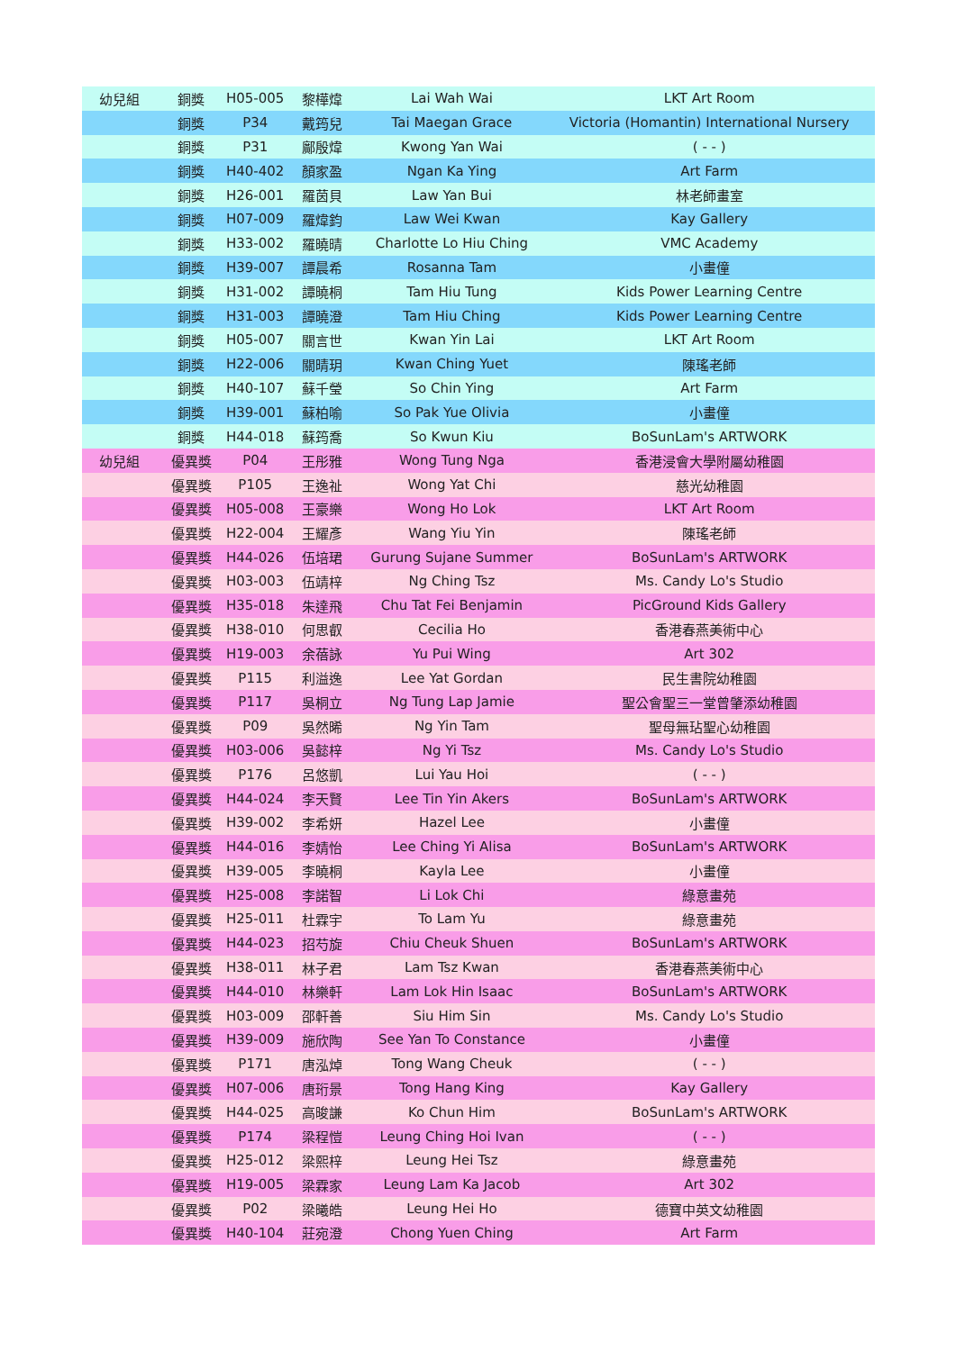| 幼兒組 | 銅獎 | H05-005 | 黎樺煒 | Lai Wah Wai | LKT Art Room |
| | 銅獎 | P34 | 戴筠兒 | Tai Maegan Grace | Victoria (Homantin) International Nursery |
| | 銅獎 | P31 | 鄺殷煒 | Kwong Yan Wai | ( - - ) |
| | 銅獎 | H40-402 | 顏家盈 | Ngan Ka Ying | Art Farm |
| | 銅獎 | H26-001 | 羅茵貝 | Law Yan Bui | 林老師畫室 |
| | 銅獎 | H07-009 | 羅煒鈞 | Law Wei Kwan | Kay Gallery |
| | 銅獎 | H33-002 | 羅曉晴 | Charlotte Lo Hiu Ching | VMC Academy |
| | 銅獎 | H39-007 | 譚晨希 | Rosanna Tam | 小畫僮 |
| | 銅獎 | H31-002 | 譚曉桐 | Tam Hiu Tung | Kids Power Learning Centre |
| | 銅獎 | H31-003 | 譚曉澄 | Tam Hiu Ching | Kids Power Learning Centre |
| | 銅獎 | H05-007 | 關言世 | Kwan Yin Lai | LKT Art Room |
| | 銅獎 | H22-006 | 關晴玥 | Kwan Ching Yuet | 陳瑤老師 |
| | 銅獎 | H40-107 | 蘇千瑩 | So Chin Ying | Art Farm |
| | 銅獎 | H39-001 | 蘇柏喻 | So Pak Yue Olivia | 小畫僮 |
| | 銅獎 | H44-018 | 蘇筠喬 | So Kwun Kiu | BoSunLam's ARTWORK |
| 幼兒組 | 優異獎 | P04 | 王彤雅 | Wong Tung Nga | 香港浸會大學附屬幼稚園 |
| | 優異獎 | P105 | 王逸祉 | Wong Yat Chi | 慈光幼稚園 |
| | 優異獎 | H05-008 | 王豪樂 | Wong Ho Lok | LKT Art Room |
| | 優異獎 | H22-004 | 王耀彥 | Wang Yiu Yin | 陳瑤老師 |
| | 優異獎 | H44-026 | 伍培珺 | Gurung Sujane Summer | BoSunLam's ARTWORK |
| | 優異獎 | H03-003 | 伍靖梓 | Ng Ching Tsz | Ms. Candy Lo's Studio |
| | 優異獎 | H35-018 | 朱達飛 | Chu Tat Fei Benjamin | PicGround Kids Gallery |
| | 優異獎 | H38-010 | 何思叡 | Cecilia Ho | 香港春燕美術中心 |
| | 優異獎 | H19-003 | 余蓓詠 | Yu Pui Wing | Art 302 |
| | 優異獎 | P115 | 利溢逸 | Lee Yat Gordan | 民生書院幼稚園 |
| | 優異獎 | P117 | 吳桐立 | Ng Tung Lap Jamie | 聖公會聖三一堂曾肇添幼稚園 |
| | 優異獎 | P09 | 吳然晞 | Ng Yin Tam | 聖母無玷聖心幼稚園 |
| | 優異獎 | H03-006 | 吳懿梓 | Ng Yi Tsz | Ms. Candy Lo's Studio |
| | 優異獎 | P176 | 呂悠凱 | Lui Yau Hoi | ( - - ) |
| | 優異獎 | H44-024 | 李天賢 | Lee Tin Yin Akers | BoSunLam's ARTWORK |
| | 優異獎 | H39-002 | 李希妍 | Hazel Lee | 小畫僮 |
| | 優異獎 | H44-016 | 李婧怡 | Lee Ching Yi Alisa | BoSunLam's ARTWORK |
| | 優異獎 | H39-005 | 李曉桐 | Kayla Lee | 小畫僮 |
| | 優異獎 | H25-008 | 李諾智 | Li Lok Chi | 綠意畫苑 |
| | 優異獎 | H25-011 | 杜霖宇 | To Lam Yu | 綠意畫苑 |
| | 優異獎 | H44-023 | 招芍旋 | Chiu Cheuk Shuen | BoSunLam's ARTWORK |
| | 優異獎 | H38-011 | 林子君 | Lam Tsz Kwan | 香港春燕美術中心 |
| | 優異獎 | H44-010 | 林樂軒 | Lam Lok Hin Isaac | BoSunLam's ARTWORK |
| | 優異獎 | H03-009 | 邵軒善 | Siu Him Sin | Ms. Candy Lo's Studio |
| | 優異獎 | H39-009 | 施欣陶 | See Yan To Constance | 小畫僮 |
| | 優異獎 | P171 | 唐泓焯 | Tong Wang Cheuk | ( - - ) |
| | 優異獎 | H07-006 | 唐珩景 | Tong Hang King | Kay Gallery |
| | 優異獎 | H44-025 | 高晙謙 | Ko Chun Him | BoSunLam's ARTWORK |
| | 優異獎 | P174 | 梁程愷 | Leung Ching Hoi Ivan | ( - - ) |
| | 優異獎 | H25-012 | 梁熙梓 | Leung Hei Tsz | 綠意畫苑 |
| | 優異獎 | H19-005 | 梁霖家 | Leung Lam Ka Jacob | Art 302 |
| | 優異獎 | P02 | 梁曦皓 | Leung Hei Ho | 德寶中英文幼稚園 |
| | 優異獎 | H40-104 | 莊宛澄 | Chong Yuen Ching | Art Farm |